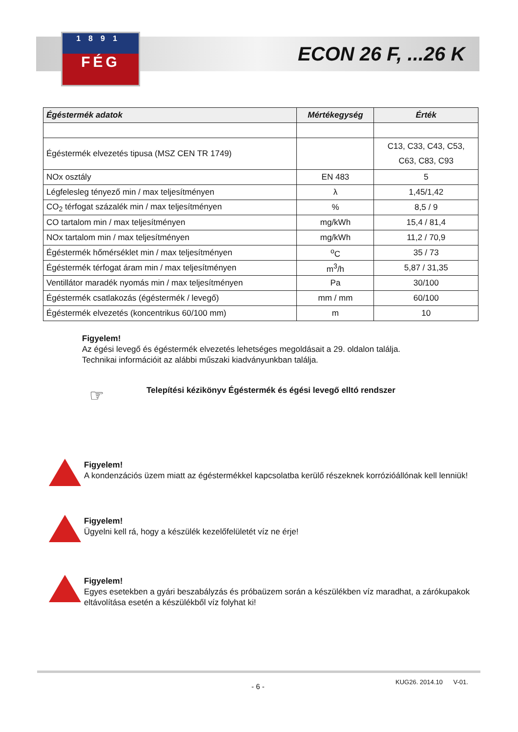1891
FÉG
ECON 26 F, ...26 K
| Égéstermék adatok | Mértékegység | Érték |
| --- | --- | --- |
| Égéstermék elvezetés tipusa (MSZ CEN TR 1749) | | C13, C33, C43, C53, C63, C83, C93 |
| NOx osztály | EN 483 | 5 |
| Légfelesleg tényező min / max teljesítményen | λ | 1,45/1,42 |
| CO<sub>2</sub> térfogat százalék min / max teljesítményen | % | 8,5 / 9 |
| CO tartalom min / max teljesítményen | mg/kWh | 15,4 / 81,4 |
| NOx tartalom min / max teljesítményen | mg/kWh | 11,2 / 70,9 |
| Égéstermék hőmérséklet min / max teljesítményen | <sup>o</sup> C | 35 / 73 |
| Égéstermék térfogat áram min / max teljesítményen | m<sup>3</sup>/h | 5,87 / 31,35 |
| Ventillátor maradék nyomás min / max teljesítményen | Pa | 30/100 |
| Égéstermék csatlakozás (égéstermék / levegő) | mm / mm | 60/100 |
| Égéstermék elvezetés (koncentrikus 60/100 mm) | m | 10 |
Figyelem!
Az égési levegő és égéstermék elvezetés lehetséges megoldásait a 29. oldalon találja.
Technikai információit az alábbi műszaki kiadványunkban találja.
☞
Telepítési kézikönyv Égéstermék és égési levegő elltó rendszer
Figyelem!
A kondenzációs üzem miatt az égéstermékkel kapcsolatba kerülő részeknek korrózióállónak kell lenniük!
Figyelem!
Ügyelni kell rá, hogy a készülék kezelőfelületét víz ne érje!
Figyelem!
Egyes esetekben a gyári beszabályzás és próbaüzem során a készülékben víz maradhat, a zárókupakok eltávolítása esetén a készülékből víz folyhat ki!
- 6 -
KUG26. 2014.10 V-01.